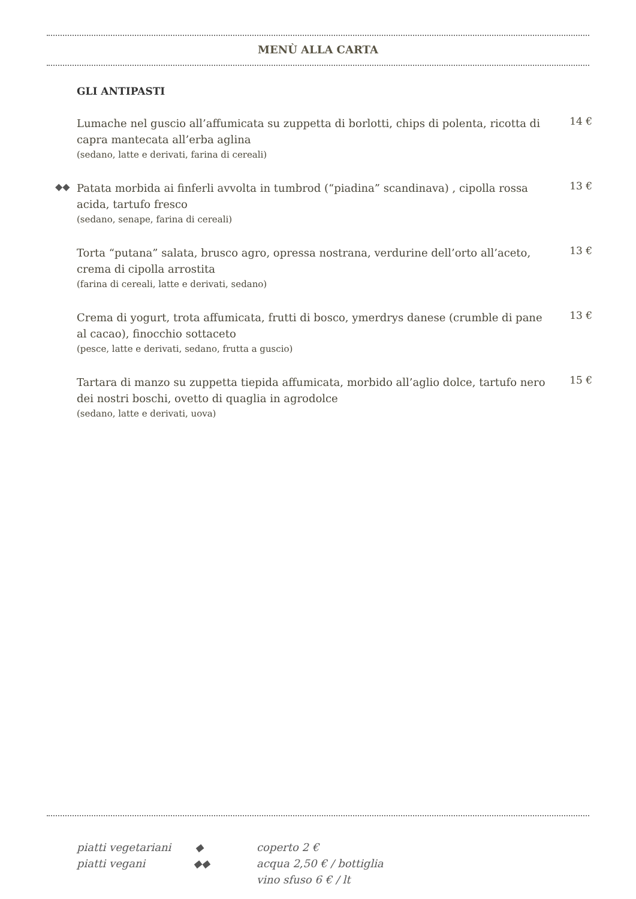MENÙ ALLA CARTA
GLI ANTIPASTI
Lumache nel guscio all’affumicata su zuppetta di borlotti, chips di polenta, ricotta di capra mantecata all’erba aglina
(sedano, latte e derivati, farina di cereali)
14 €
◆◆
Patata morbida ai finferli avvolta in tumbrod (“piadina” scandinava) , cipolla rossa acida, tartufo fresco
(sedano, senape, farina di cereali)
13 €
Torta “putana” salata, brusco agro, opressa nostrana, verdurine dell’orto all’aceto, crema di cipolla arrostita
(farina di cereali, latte e derivati, sedano)
13 €
Crema di yogurt, trota affumicata, frutti di bosco, ymerdrys danese (crumble di pane al cacao), finocchio sottaceto
(pesce, latte e derivati, sedano, frutta a guscio)
13 €
Tartara di manzo su zuppetta tiepida affumicata, morbido all’aglio dolce, tartufo nero dei nostri boschi, ovetto di quaglia in agrodolce
(sedano, latte e derivati, uova)
15 €
piatti vegetariani ◆
piatti vegani ◆◆
coperto 2 €
acqua 2,50 € / bottiglia
vino sfuso 6 € / lt